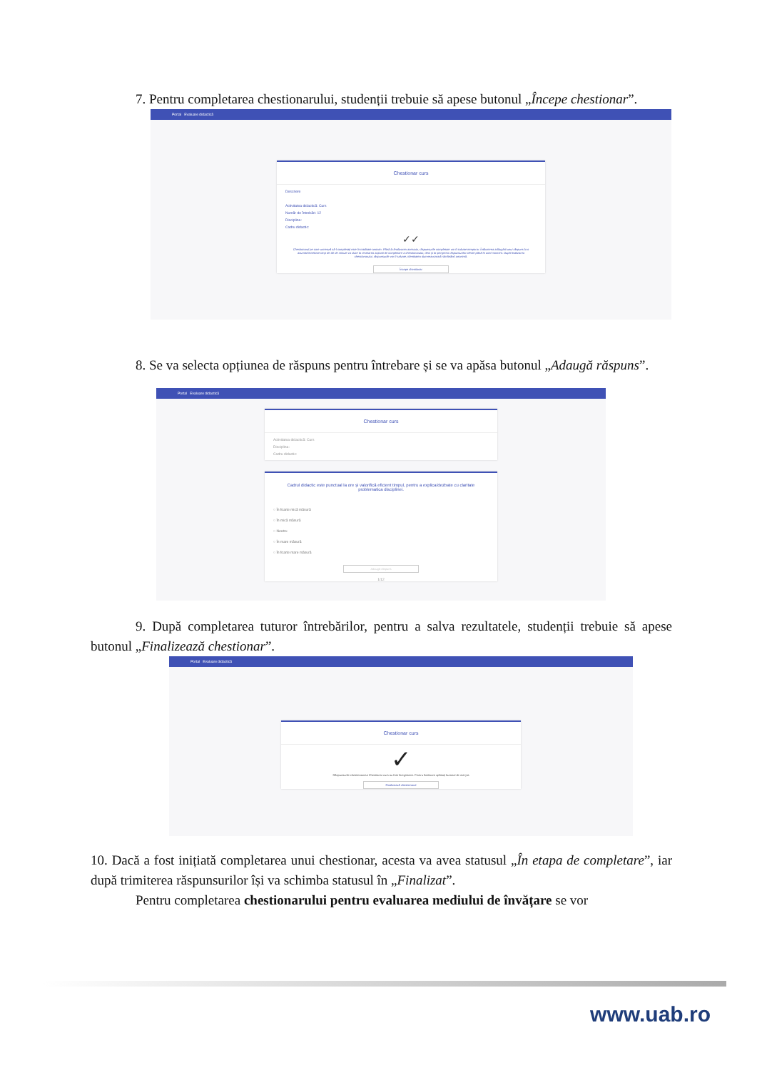7. Pentru completarea chestionarului, studenții trebuie să apese butonul „Începe chestionar”.
Portal Evaluare didactică
Chestionar curs
Descriere
Activitatea didactică: Curs
Număr de întrebări: 12
Disciplina:
Cadru didactic:
✓✓
Chestionarul pe care urmează să-l completați este în totalitate anonim. Până la finalizarea acestuia, răspunsurile completate vor fi salvate temporar. Întârzierea adăugării unui răspuns la o anumită întrebare timp de 30 de minute va duce la resetarea acțiunii de completare a chestionarului, deci și la ștergerea răspunsurilor oferite până în acel moment. După finalizarea chestionarului, răspunsurile vor fi salvate, identitatea dumneavoastră rămânând anonimă.
Începe chestionar
8. Se va selecta opțiunea de răspuns pentru întrebare și se va apăsa butonul „Adaugă răspuns”.
Portal Evaluare didactică
Chestionar curs
Activitatea didactică: Curs
Disciplina:
Cadru didactic:
Cadrul didactic este punctual la ore și valorifică eficient timpul, pentru a explica/dezbate cu claritate problematica disciplinei.
○ În foarte mică măsură
○ În mică măsură
○ Neutru
○ În mare măsură
○ În foarte mare măsură
Adaugă răspuns
1/12
9. După completarea tuturor întrebărilor, pentru a salva rezultatele, studenții trebuie să apese butonul „Finalizează chestionar”.
Portal Evaluare didactică
Chestionar curs
✓
Răspunsurile chestionarului Chestionar curs au fost înregistrate. Pentru finalizare apăsați butonul de mai jos
Finalizează chestionarul
10. Dacă a fost inițiată completarea unui chestionar, acesta va avea statusul „În etapa de completare”, iar după trimiterea răspunsurilor își va schimba statusul în „Finalizat”.
Pentru completarea chestionarului pentru evaluarea mediului de învățare se vor
www.uab.ro